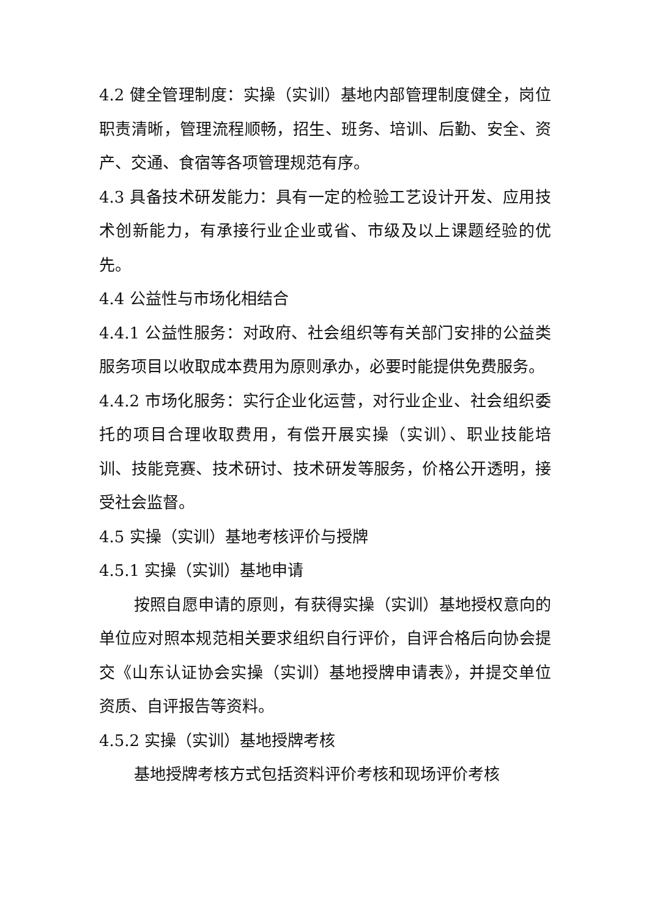4.2 健全管理制度：实操（实训）基地内部管理制度健全，岗位职责清晰，管理流程顺畅，招生、班务、培训、后勤、安全、资产、交通、食宿等各项管理规范有序。
4.3 具备技术研发能力：具有一定的检验工艺设计开发、应用技术创新能力，有承接行业企业或省、市级及以上课题经验的优先。
4.4 公益性与市场化相结合
4.4.1 公益性服务：对政府、社会组织等有关部门安排的公益类服务项目以收取成本费用为原则承办，必要时能提供免费服务。
4.4.2 市场化服务：实行企业化运营，对行业企业、社会组织委托的项目合理收取费用，有偿开展实操（实训）、职业技能培训、技能竞赛、技术研讨、技术研发等服务，价格公开透明，接受社会监督。
4.5 实操（实训）基地考核评价与授牌
4.5.1 实操（实训）基地申请
按照自愿申请的原则，有获得实操（实训）基地授权意向的单位应对照本规范相关要求组织自行评价，自评合格后向协会提交《山东认证协会实操（实训）基地授牌申请表》，并提交单位资质、自评报告等资料。
4.5.2 实操（实训）基地授牌考核
基地授牌考核方式包括资料评价考核和现场评价考核